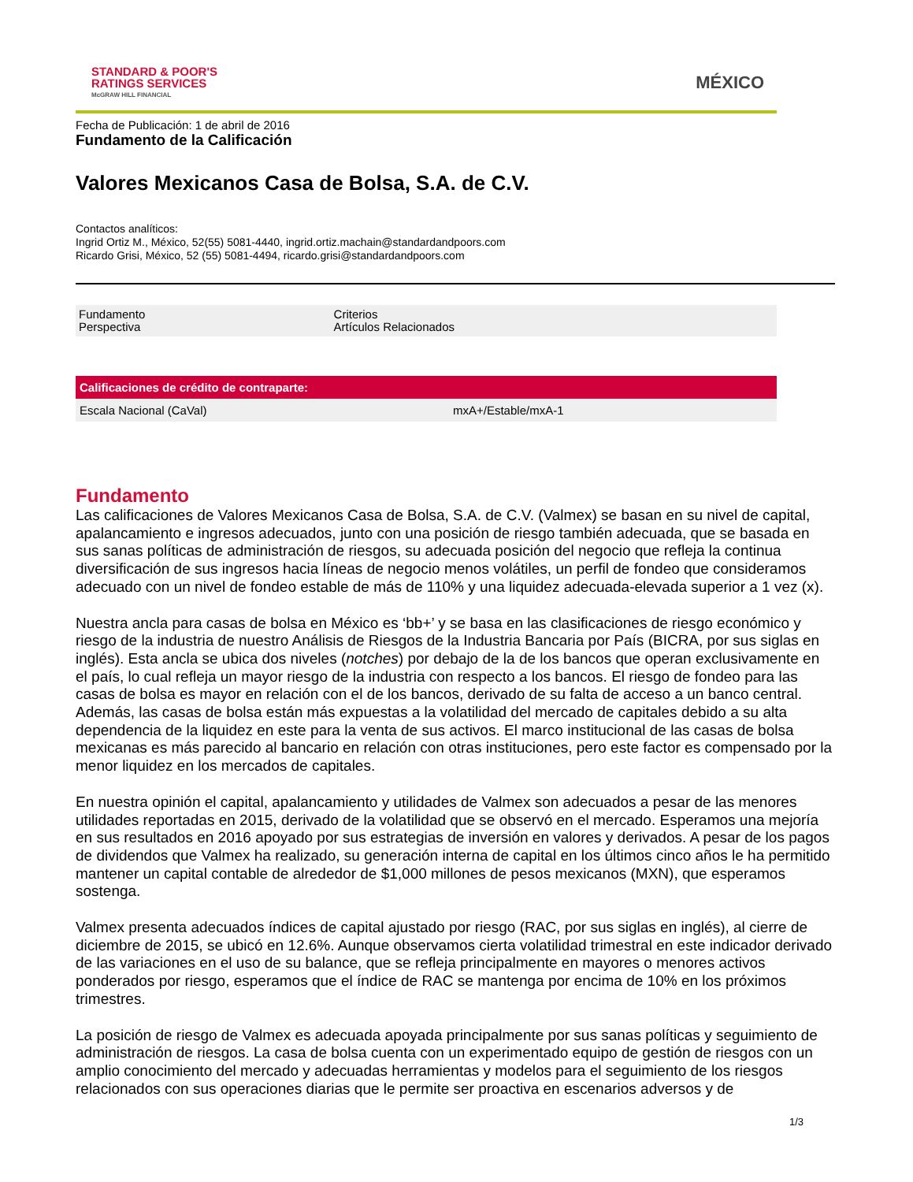STANDARD & POOR'S
RATINGS SERVICES
McGRAW HILL FINANCIAL
MÉXICO
Fecha de Publicación: 1 de abril de 2016
Fundamento de la Calificación
Valores Mexicanos Casa de Bolsa, S.A. de C.V.
Contactos analíticos:
Ingrid Ortiz M., México, 52(55) 5081-4440, ingrid.ortiz.machain@standardandpoors.com
Ricardo Grisi, México, 52 (55) 5081-4494, ricardo.grisi@standardandpoors.com
| Fundamento Perspectiva | Criterios Artículos Relacionados |
| Calificaciones de crédito de contraparte: | |
| --- | --- |
| Escala Nacional (CaVal) | mxA+/Estable/mxA-1 |
Fundamento
Las calificaciones de Valores Mexicanos Casa de Bolsa, S.A. de C.V. (Valmex) se basan en su nivel de capital, apalancamiento e ingresos adecuados, junto con una posición de riesgo también adecuada, que se basada en sus sanas políticas de administración de riesgos, su adecuada posición del negocio que refleja la continua diversificación de sus ingresos hacia líneas de negocio menos volátiles, un perfil de fondeo que consideramos adecuado con un nivel de fondeo estable de más de 110% y una liquidez adecuada-elevada superior a 1 vez (x).
Nuestra ancla para casas de bolsa en México es ‘bb+’ y se basa en las clasificaciones de riesgo económico y riesgo de la industria de nuestro Análisis de Riesgos de la Industria Bancaria por País (BICRA, por sus siglas en inglés). Esta ancla se ubica dos niveles (notches) por debajo de la de los bancos que operan exclusivamente en el país, lo cual refleja un mayor riesgo de la industria con respecto a los bancos. El riesgo de fondeo para las casas de bolsa es mayor en relación con el de los bancos, derivado de su falta de acceso a un banco central. Además, las casas de bolsa están más expuestas a la volatilidad del mercado de capitales debido a su alta dependencia de la liquidez en este para la venta de sus activos. El marco institucional de las casas de bolsa mexicanas es más parecido al bancario en relación con otras instituciones, pero este factor es compensado por la menor liquidez en los mercados de capitales.
En nuestra opinión el capital, apalancamiento y utilidades de Valmex son adecuados a pesar de las menores utilidades reportadas en 2015, derivado de la volatilidad que se observó en el mercado. Esperamos una mejoría en sus resultados en 2016 apoyado por sus estrategias de inversión en valores y derivados. A pesar de los pagos de dividendos que Valmex ha realizado, su generación interna de capital en los últimos cinco años le ha permitido mantener un capital contable de alrededor de $1,000 millones de pesos mexicanos (MXN), que esperamos sostenga.
Valmex presenta adecuados índices de capital ajustado por riesgo (RAC, por sus siglas en inglés), al cierre de diciembre de 2015, se ubicó en 12.6%. Aunque observamos cierta volatilidad trimestral en este indicador derivado de las variaciones en el uso de su balance, que se refleja principalmente en mayores o menores activos ponderados por riesgo, esperamos que el índice de RAC se mantenga por encima de 10% en los próximos trimestres.
La posición de riesgo de Valmex es adecuada apoyada principalmente por sus sanas políticas y seguimiento de administración de riesgos. La casa de bolsa cuenta con un experimentado equipo de gestión de riesgos con un amplio conocimiento del mercado y adecuadas herramientas y modelos para el seguimiento de los riesgos relacionados con sus operaciones diarias que le permite ser proactiva en escenarios adversos y de
1/3